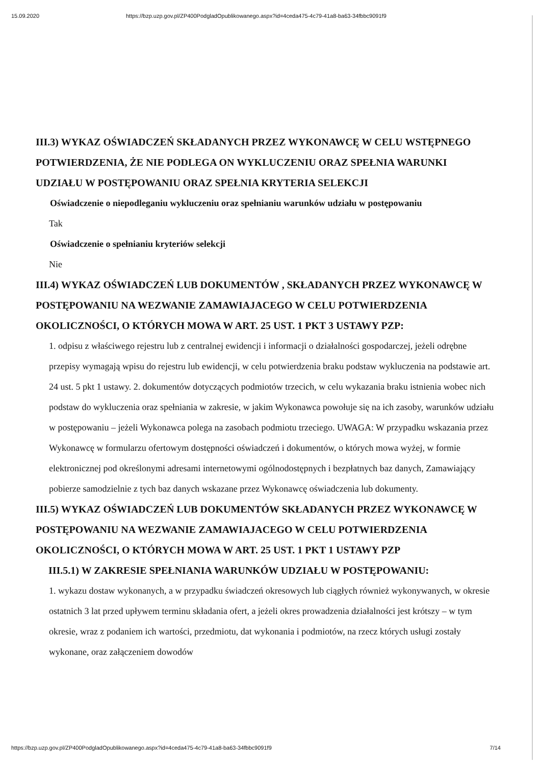15.09.2020 https://bzp.uzp.gov.pl/ZP400PodgladOpublikowanego.aspx?id=4ceda475-4c79-41a8-ba63-34fbbc9091f9
III.3) WYKAZ OŚWIADCZEŃ SKŁADANYCH PRZEZ WYKONAWCĘ W CELU WSTĘPNEGO POTWIERDZENIA, ŻE NIE PODLEGA ON WYKLUCZENIU ORAZ SPEŁNIA WARUNKI UDZIAŁU W POSTĘPOWANIU ORAZ SPEŁNIA KRYTERIA SELEKCJI
Oświadczenie o niepodleganiu wykluczeniu oraz spełnianiu warunków udziału w postępowaniu
Tak
Oświadczenie o spełnianiu kryteriów selekcji
Nie
III.4) WYKAZ OŚWIADCZEŃ LUB DOKUMENTÓW , SKŁADANYCH PRZEZ WYKONAWCĘ W POSTĘPOWANIU NA WEZWANIE ZAMAWIAJACEGO W CELU POTWIERDZENIA OKOLICZNOŚCI, O KTÓRYCH MOWA W ART. 25 UST. 1 PKT 3 USTAWY PZP:
1. odpisu z właściwego rejestru lub z centralnej ewidencji i informacji o działalności gospodarczej, jeżeli odrębne przepisy wymagają wpisu do rejestru lub ewidencji, w celu potwierdzenia braku podstaw wykluczenia na podstawie art. 24 ust. 5 pkt 1 ustawy. 2. dokumentów dotyczących podmiotów trzecich, w celu wykazania braku istnienia wobec nich podstaw do wykluczenia oraz spełniania w zakresie, w jakim Wykonawca powołuje się na ich zasoby, warunków udziału w postępowaniu – jeżeli Wykonawca polega na zasobach podmiotu trzeciego. UWAGA: W przypadku wskazania przez Wykonawcę w formularzu ofertowym dostępności oświadczeń i dokumentów, o których mowa wyżej, w formie elektronicznej pod określonymi adresami internetowymi ogólnodostępnych i bezpłatnych baz danych, Zamawiający pobierze samodzielnie z tych baz danych wskazane przez Wykonawcę oświadczenia lub dokumenty.
III.5) WYKAZ OŚWIADCZEŃ LUB DOKUMENTÓW SKŁADANYCH PRZEZ WYKONAWCĘ W POSTĘPOWANIU NA WEZWANIE ZAMAWIAJACEGO W CELU POTWIERDZENIA OKOLICZNOŚCI, O KTÓRYCH MOWA W ART. 25 UST. 1 PKT 1 USTAWY PZP
III.5.1) W ZAKRESIE SPEŁNIANIA WARUNKÓW UDZIAŁU W POSTĘPOWANIU:
1. wykazu dostaw wykonanych, a w przypadku świadczeń okresowych lub ciągłych również wykonywanych, w okresie ostatnich 3 lat przed upływem terminu składania ofert, a jeżeli okres prowadzenia działalności jest krótszy – w tym okresie, wraz z podaniem ich wartości, przedmiotu, dat wykonania i podmiotów, na rzecz których usługi zostały wykonane, oraz załączeniem dowodów
https://bzp.uzp.gov.pl/ZP400PodgladOpublikowanego.aspx?id=4ceda475-4c79-41a8-ba63-34fbbc9091f9 7/14